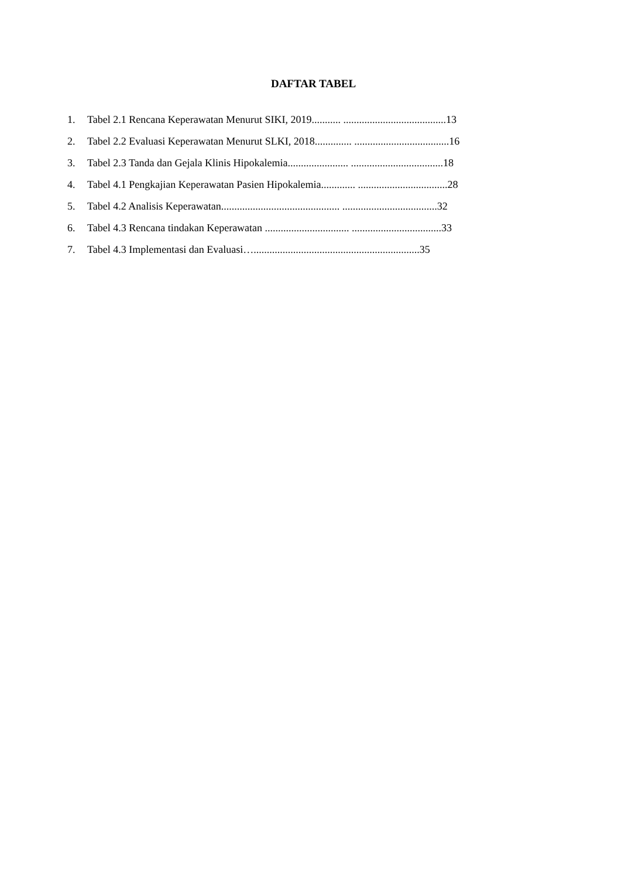DAFTAR TABEL
1. Tabel 2.1 Rencana Keperawatan Menurut SIKI, 2019........... .......................................13
2. Tabel 2.2 Evaluasi Keperawatan Menurut SLKI, 2018.............. ....................................16
3. Tabel 2.3 Tanda dan Gejala Klinis Hipokalemia....................... ...................................18
4. Tabel 4.1 Pengkajian Keperawatan Pasien Hipokalemia............. ..................................28
5. Tabel 4.2 Analisis Keperawatan............................................. ....................................32
6. Tabel 4.3 Rencana tindakan Keperawatan ................................ ..................................33
7. Tabel 4.3 Implementasi dan Evaluasi…...............................................................35